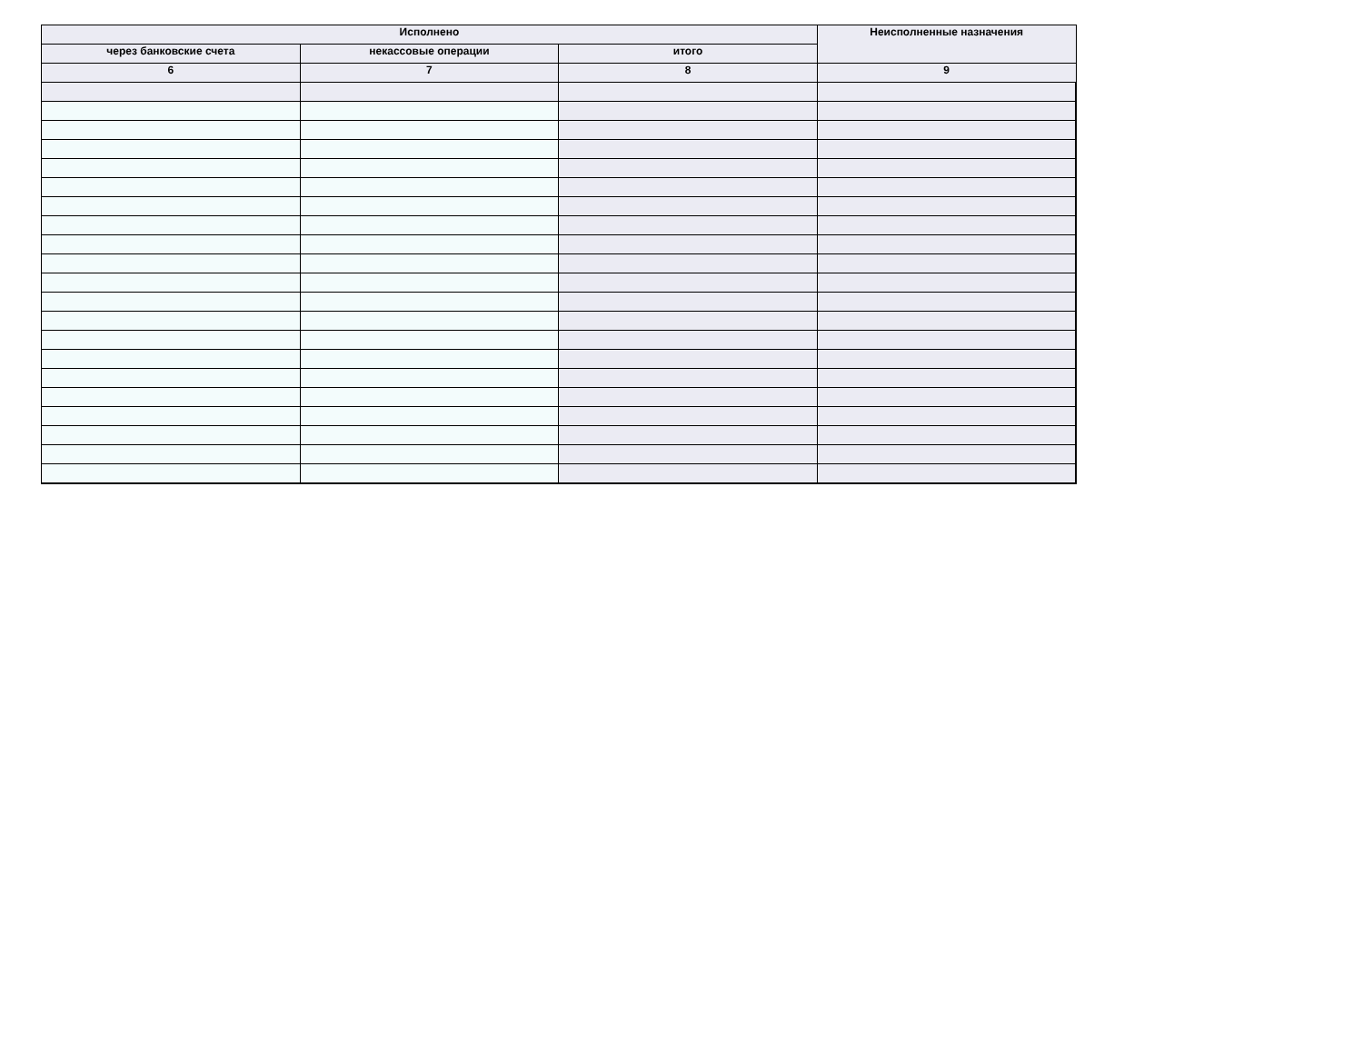| Исполнено | | | Неисполненные назначения |
| --- | --- | --- | --- |
| через банковские счета | некассовые операции | итого | |
| 6 | 7 | 8 | 9 |